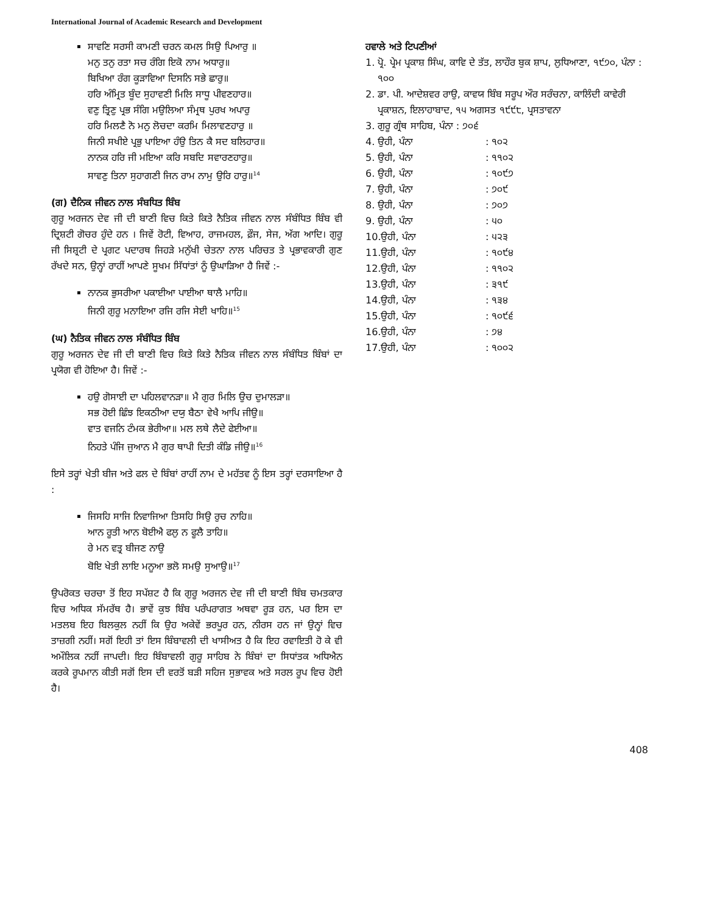International Journal of Academic Research and Development
ਸਾਵਣਿ ਸਰਸੀ ਕਾਮਣੀ ਚਰਨ ਕਮਲ ਸਿਉ ਪਿਆਰੁ ॥
ਮਨੁ ਤਨੁ ਰਤਾ ਸਚ ਰੰਗਿ ਇਕੋ ਨਾਮ ਅਧਾਰੁ॥
ਬਿਖਿਆ ਰੰਗ ਕੂੜਾਵਿਆ ਦਿਸਨਿ ਸਭੇ ਛਾਰੁ॥
ਹਰਿ ਅੰਮ੍ਰਿਤ ਬੂੰਦ ਸੁਹਾਵਣੀ ਮਿਲਿ ਸਾਧੂ ਪੀਵਣਹਾਰ॥
ਵਣੁ ਤ੍ਰਿਣੁ ਪ੍ਰਭ ਸੰਗਿ ਮਉਲਿਆ ਸੰਮ੍ਰਥ ਪੁਰਖ ਅਪਾਰੁ
ਹਰਿ ਮਿਲਣੈ ਨੋ ਮਨੁ ਲੋਚਦਾ ਕਰਮਿ ਮਿਲਾਵਣਹਾਰੁ ॥
ਜਿਨੀ ਸਖੀਏ ਪ੍ਰਭੁ ਪਾਇਆ ਹੰਉ ਤਿਨ ਕੈ ਸਦ ਬਲਿਹਾਰ॥
ਨਾਨਕ ਹਰਿ ਜੀ ਮਇਆ ਕਰਿ ਸਬਦਿ ਸਵਾਰਣਹਾਰੁ॥
ਸਾਵਣੁ ਤਿਨਾ ਸੁਹਾਗਣੀ ਜਿਨ ਰਾਮ ਨਾਮੁ ਉਰਿ ਹਾਰੁ॥<sup>14</sup>
(ਗ) ਦੈਨਿਕ ਜੀਵਨ ਨਾਲ ਸੰਬਧਿਤ ਬਿੰਬ
ਗੁਰੂ ਅਰਜਨ ਦੇਵ ਜੀ ਦੀ ਬਾਣੀ ਵਿਚ ਕਿਤੇ ਕਿਤੇ ਨੈਤਿਕ ਜੀਵਨ ਨਾਲ ਸੰਬੰਧਿਤ ਬਿੰਬ ਵੀ ਦ੍ਰਿਸ਼ਟੀ ਗੋਚਰ ਹੁੰਦੇ ਹਨ । ਜਿਵੇਂ ਰੋਟੀ, ਵਿਆਹ, ਰਾਜਮਹਲ, ਫ਼ੌਜ, ਸੇਜ, ਅੱਗ ਆਦਿ। ਗੁਰੂ ਜੀ ਸਿਸ਼੍ਰਟੀ ਦੇ ਪ੍ਰਗਟ ਪਦਾਰਥ ਜਿਹੜੇ ਮਨੁੱਖੀ ਚੇਤਨਾ ਨਾਲ ਪਰਿਚਤ ਤੇ ਪ੍ਰਭਾਵਕਾਰੀ ਗੁਣ ਰੱਖਦੇ ਸਨ, ਉਨ੍ਹਾਂ ਰਾਹੀਂ ਆਪਣੇ ਸੂਖਮ ਸਿੱਧਾਂਤਾਂ ਨੂੰ ਉਘਾੜਿਆ ਹੈ ਜਿਵੇਂ :-
ਨਾਨਕ ਭੁਸਰੀਆ ਪਕਾਈਆ ਪਾਈਆ ਥਾਲੈ ਮਾਹਿ॥
ਜਿਨੀ ਗੁਰੂ ਮਨਾਇਆ ਰਜਿ ਰਜਿ ਸੇਈ ਖਾਹਿ॥<sup>15</sup>
(ਘ) ਨੈਤਿਕ ਜੀਵਨ ਨਾਲ ਸੰਬੰਧਿਤ ਬਿੰਬ
ਗੁਰੂ ਅਰਜਨ ਦੇਵ ਜੀ ਦੀ ਬਾਣੀ ਵਿਚ ਕਿਤੇ ਕਿਤੇ ਨੈਤਿਕ ਜੀਵਨ ਨਾਲ ਸੰਬੰਧਿਤ ਬਿੰਬਾਂ ਦਾ ਪ੍ਰਯੋਗ ਵੀ ਹੋਇਆ ਹੈ। ਜਿਵੇਂ :-
ਹਉ ਗੋਸਾਈ ਦਾ ਪਹਿਲਵਾਨੜਾ॥ ਮੈ ਗੁਰ ਮਿਲਿ ਉਚ ਦੁਮਾਲੜਾ॥
ਸਭ ਹੋਈ ਛਿੰਝ ਇਕਠੀਆ ਦਯੁ ਬੈਠਾ ਵੇਖੈ ਆਪਿ ਜੀਉ॥
ਵਾਤ ਵਜਨਿ ਟੰਮਕ ਭੇਰੀਆ॥ ਮਲ ਲਥੇ ਲੈਦੇ ਫੇਈਆ॥
ਨਿਹਤੇ ਪੰਜਿ ਜੁਆਨ ਮੈ ਗੁਰ ਥਾਪੀ ਦਿਤੀ ਕੰਡਿ ਜੀਉ॥<sup>16</sup>
ਇਸੇ ਤਰ੍ਹਾਂ ਖੇਤੀ ਬੀਜ ਅਤੇ ਫਲ ਦੇ ਬਿੰਬਾਂ ਰਾਹੀਂ ਨਾਮ ਦੇ ਮਹੱਤਵ ਨੂੰ ਇਸ ਤਰ੍ਹਾਂ ਦਰਸਾਇਆ ਹੈ :
ਜਿਸਹਿ ਸਾਜਿ ਨਿਵਾਜਿਆ ਤਿਸਹਿ ਸਿਉ ਰੁਚ ਨਾਹਿ॥
ਆਨ ਰੂਤੀ ਆਨ ਬੋਈਐ ਫਲੁ ਨ ਫੂਲੈ ਤਾਹਿ॥
ਰੇ ਮਨ ਵਤ੍ਰ ਬੀਜਣ ਨਾਉ
ਬੋਇ ਖੇਤੀ ਲਾਇ ਮਨੂਆ ਭਲੋ ਸਮਉ ਸੁਆਉ॥<sup>17</sup>
ਉਪਰੋਕਤ ਚਰਚਾ ਤੋਂ ਇਹ ਸਪੱਸ਼ਟ ਹੈ ਕਿ ਗੁਰੂ ਅਰਜਨ ਦੇਵ ਜੀ ਦੀ ਬਾਣੀ ਬਿੰਬ ਚਮਤਕਾਰ ਵਿਚ ਅਧਿਕ ਸੱਮਰੱਥ ਹੈ। ਭਾਵੇਂ ਕੁਝ ਬਿੰਬ ਪਰੰਪਰਾਗਤ ਅਥਵਾ ਰੂੜ ਹਨ, ਪਰ ਇਸ ਦਾ ਮਤਲਬ ਇਹ ਬਿਲਕੁਲ ਨਹੀਂ ਕਿ ਉਹ ਅਕੇਵੇਂ ਭਰਪੂਰ ਹਨ, ਨੀਰਸ ਹਨ ਜਾਂ ਉਨ੍ਹਾਂ ਵਿਚ ਤਾਜ਼ਗੀ ਨਹੀਂ। ਸਗੋਂ ਇਹੀ ਤਾਂ ਇਸ ਬਿੰਬਾਵਲੀ ਦੀ ਖਾਸੀਅਤ ਹੈ ਕਿ ਇਹ ਰਵਾਇਤੀ ਹੋ ਕੇ ਵੀ ਅਮੌਲਿਕ ਨਹੀਂ ਜਾਪਦੀ। ਇਹ ਬਿੰਬਾਵਲੀ ਗੁਰੂ ਸਾਹਿਬ ਨੇ ਬਿੰਬਾਂ ਦਾ ਸਿਧਾਂਤਕ ਅਧਿਐਨ ਕਰਕੇ ਰੂਪਮਾਨ ਕੀਤੀ ਸਗੋਂ ਇਸ ਦੀ ਵਰਤੋਂ ਬੜੀ ਸਹਿਜ ਸੁਭਾਵਕ ਅਤੇ ਸਰਲ ਰੂਪ ਵਿਚ ਹੋਈ ਹੈ।
ਹਵਾਲੇ ਅਤੇ ਟਿਪਣੀਆਂ
1. ਪ੍ਰੋ. ਪ੍ਰੇਮ ਪ੍ਰਕਾਸ਼ ਸਿੰਘ, ਕਾਵਿ ਦੇ ਤੱਤ, ਲਾਹੌਰ ਬੁਕ ਸ਼ਾਪ, ਲੁਧਿਆਣਾ, ੧੯੭੦, ਪੰਨਾ : ੧੦੦
2. ਡਾ. ਪੀ. ਆਦੇਸ਼ਵਰ ਰਾਉ, ਕਾਵਯ ਬਿੰਬ ਸਰੂਪ ਔਰ ਸਰੰਚਨਾ, ਕਾਲਿੰਦੀ ਕਾਵੇਰੀ ਪ੍ਰਕਾਸ਼ਨ, ਇਲਾਹਾਬਾਦ, ੧੫ ਅਗਸਤ ੧੯੯੮, ਪ੍ਰਸਤਾਵਨਾ
3. ਗੁਰੂ ਗ੍ਰੰਥ ਸਾਹਿਬ, ਪੰਨਾ : ੭੦੬
4. ਉਹੀ, ਪੰਨਾ : ੧੦੨
5. ਉਹੀ, ਪੰਨਾ : ੧੧੦੨
6. ਉਹੀ, ਪੰਨਾ : ੧੦੯੭
7. ਉਹੀ, ਪੰਨਾ : ੭੦੯
8. ਉਹੀ, ਪੰਨਾ : ੭੦੭
9. ਉਹੀ, ਪੰਨਾ : ੫੦
10.ਉਹੀ, ਪੰਨਾ : ੫੨੩
11.ਉਹੀ, ਪੰਨਾ : ੧੦੯੪
12.ਉਹੀ, ਪੰਨਾ : ੧੧੦੨
13.ਉਹੀ, ਪੰਨਾ : ੩੧੯
14.ਉਹੀ, ਪੰਨਾ : ੧੩੪
15.ਉਹੀ, ਪੰਨਾ : ੧੦੯੬
16.ਉਹੀ, ਪੰਨਾ : ੭੪
17.ਉਹੀ, ਪੰਨਾ : ੧੦੦੨
408